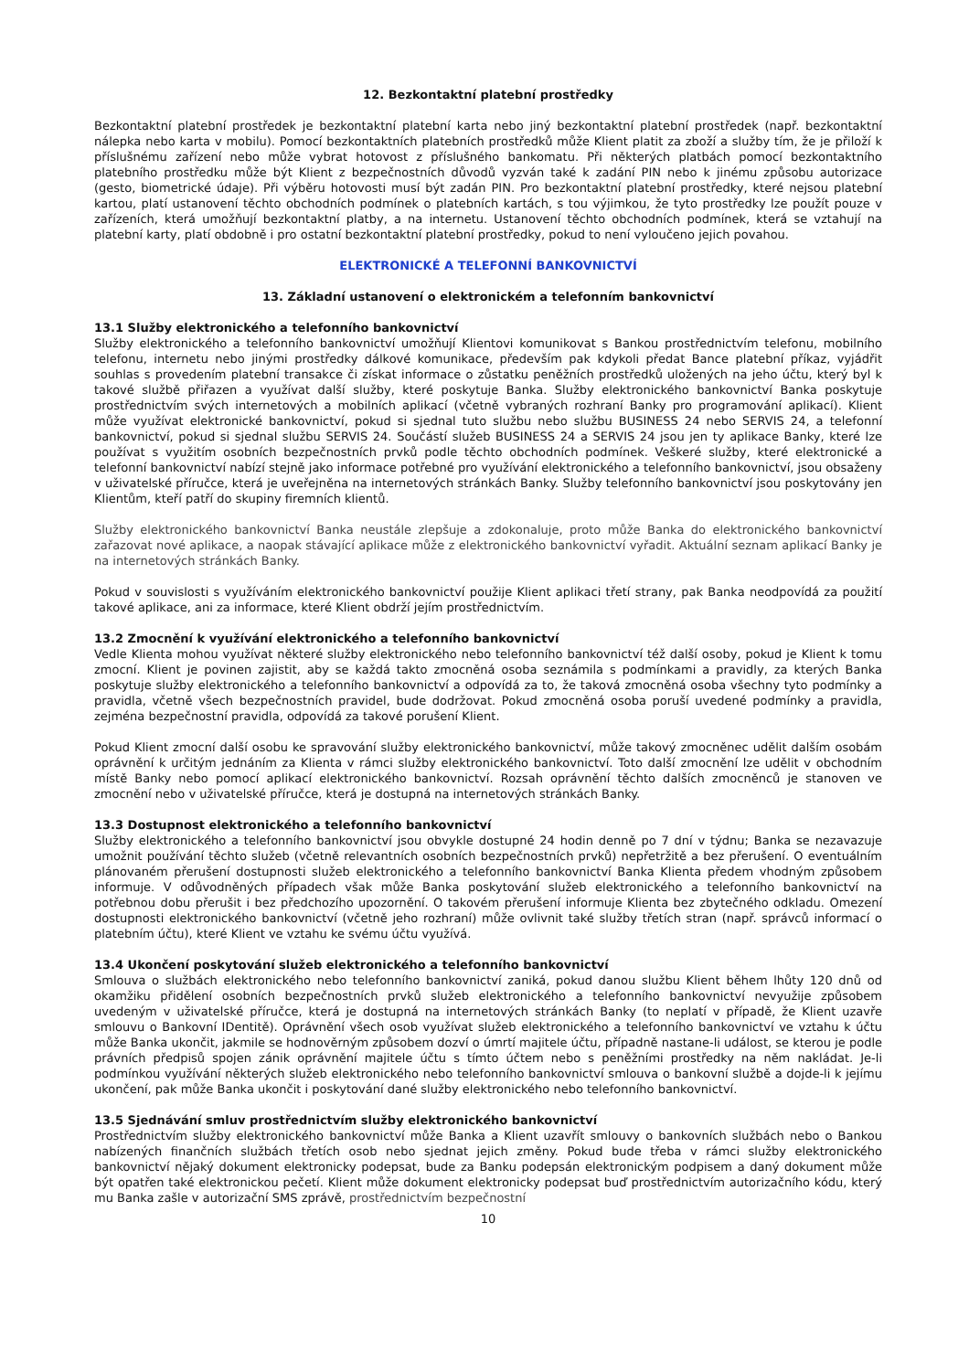12. Bezkontaktní platební prostředky
Bezkontaktní platební prostředek je bezkontaktní platební karta nebo jiný bezkontaktní platební prostředek (např. bezkontaktní nálepka nebo karta v mobilu). Pomocí bezkontaktních platebních prostředků může Klient platit za zboží a služby tím, že je přiloží k příslušnému zařízení nebo může vybrat hotovost z příslušného bankomatu. Při některých platbách pomocí bezkontaktního platebního prostředku může být Klient z bezpečnostních důvodů vyzván také k zadání PIN nebo k jinému způsobu autorizace (gesto, biometrické údaje). Při výběru hotovosti musí být zadán PIN. Pro bezkontaktní platební prostředky, které nejsou platební kartou, platí ustanovení těchto obchodních podmínek o platebních kartách, s tou výjimkou, že tyto prostředky lze použít pouze v zařízeních, která umožňují bezkontaktní platby, a na internetu. Ustanovení těchto obchodních podmínek, která se vztahují na platební karty, platí obdobně i pro ostatní bezkontaktní platební prostředky, pokud to není vyloučeno jejich povahou.
ELEKTRONICKÉ A TELEFONNÍ BANKOVNICTVÍ
13. Základní ustanovení o elektronickém a telefonním bankovnictví
13.1 Služby elektronického a telefonního bankovnictví
Služby elektronického a telefonního bankovnictví umožňují Klientovi komunikovat s Bankou prostřednictvím telefonu, mobilního telefonu, internetu nebo jinými prostředky dálkové komunikace, především pak kdykoli předat Bance platební příkaz, vyjádřit souhlas s provedením platební transakce či získat informace o zůstatku peněžních prostředků uložených na jeho účtu, který byl k takové službě přiřazen a využívat další služby, které poskytuje Banka. Služby elektronického bankovnictví Banka poskytuje prostřednictvím svých internetových a mobilních aplikací (včetně vybraných rozhraní Banky pro programování aplikací). Klient může využívat elektronické bankovnictví, pokud si sjednal tuto službu nebo službu BUSINESS 24 nebo SERVIS 24, a telefonní bankovnictví, pokud si sjednal službu SERVIS 24. Součástí služeb BUSINESS 24 a SERVIS 24 jsou jen ty aplikace Banky, které lze používat s využitím osobních bezpečnostních prvků podle těchto obchodních podmínek. Veškeré služby, které elektronické a telefonní bankovnictví nabízí stejně jako informace potřebné pro využívání elektronického a telefonního bankovnictví, jsou obsaženy v uživatelské příručce, která je uveřejněna na internetových stránkách Banky. Služby telefonního bankovnictví jsou poskytovány jen Klientům, kteří patří do skupiny firemních klientů.
Služby elektronického bankovnictví Banka neustále zlepšuje a zdokonaluje, proto může Banka do elektronického bankovnictví zařazovat nové aplikace, a naopak stávající aplikace může z elektronického bankovnictví vyřadit. Aktuální seznam aplikací Banky je na internetových stránkách Banky.
Pokud v souvislosti s využíváním elektronického bankovnictví použije Klient aplikaci třetí strany, pak Banka neodpovídá za použití takové aplikace, ani za informace, které Klient obdrží jejím prostřednictvím.
13.2 Zmocnění k využívání elektronického a telefonního bankovnictví
Vedle Klienta mohou využívat některé služby elektronického nebo telefonního bankovnictví též další osoby, pokud je Klient k tomu zmocní. Klient je povinen zajistit, aby se každá takto zmocněná osoba seznámila s podmínkami a pravidly, za kterých Banka poskytuje služby elektronického a telefonního bankovnictví a odpovídá za to, že taková zmocněná osoba všechny tyto podmínky a pravidla, včetně všech bezpečnostních pravidel, bude dodržovat. Pokud zmocněná osoba poruší uvedené podmínky a pravidla, zejména bezpečnostní pravidla, odpovídá za takové porušení Klient.
Pokud Klient zmocní další osobu ke spravování služby elektronického bankovnictví, může takový zmocněnec udělit dalším osobám oprávnění k určitým jednáním za Klienta v rámci služby elektronického bankovnictví. Toto další zmocnění lze udělit v obchodním místě Banky nebo pomocí aplikací elektronického bankovnictví. Rozsah oprávnění těchto dalších zmocněnců je stanoven ve zmocnění nebo v uživatelské příručce, která je dostupná na internetových stránkách Banky.
13.3 Dostupnost elektronického a telefonního bankovnictví
Služby elektronického a telefonního bankovnictví jsou obvykle dostupné 24 hodin denně po 7 dní v týdnu; Banka se nezavazuje umožnit používání těchto služeb (včetně relevantních osobních bezpečnostních prvků) nepřetržitě a bez přerušení. O eventuálním plánovaném přerušení dostupnosti služeb elektronického a telefonního bankovnictví Banka Klienta předem vhodným způsobem informuje. V odůvodněných případech však může Banka poskytování služeb elektronického a telefonního bankovnictví na potřebnou dobu přerušit i bez předchozího upozornění. O takovém přerušení informuje Klienta bez zbytečného odkladu. Omezení dostupnosti elektronického bankovnictví (včetně jeho rozhraní) může ovlivnit také služby třetích stran (např. správců informací o platebním účtu), které Klient ve vztahu ke svému účtu využívá.
13.4 Ukončení poskytování služeb elektronického a telefonního bankovnictví
Smlouva o službách elektronického nebo telefonního bankovnictví zaniká, pokud danou službu Klient během lhůty 120 dnů od okamžiku přidělení osobních bezpečnostních prvků služeb elektronického a telefonního bankovnictví nevyužije způsobem uvedeným v uživatelské příručce, která je dostupná na internetových stránkách Banky (to neplatí v případě, že Klient uzavře smlouvu o Bankovní IDentitě). Oprávnění všech osob využívat služeb elektronického a telefonního bankovnictví ve vztahu k účtu může Banka ukončit, jakmile se hodnověrným způsobem dozví o úmrtí majitele účtu, případně nastane-li událost, se kterou je podle právních předpisů spojen zánik oprávnění majitele účtu s tímto účtem nebo s peněžními prostředky na něm nakládat. Je-li podmínkou využívání některých služeb elektronického nebo telefonního bankovnictví smlouva o bankovní službě a dojde-li k jejímu ukončení, pak může Banka ukončit i poskytování dané služby elektronického nebo telefonního bankovnictví.
13.5 Sjednávání smluv prostřednictvím služby elektronického bankovnictví
Prostřednictvím služby elektronického bankovnictví může Banka a Klient uzavřít smlouvy o bankovních službách nebo o Bankou nabízených finančních službách třetích osob nebo sjednat jejich změny. Pokud bude třeba v rámci služby elektronického bankovnictví nějaký dokument elektronicky podepsat, bude za Banku podepsán elektronickým podpisem a daný dokument může být opatřen také elektronickou pečetí. Klient může dokument elektronicky podepsat buď prostřednictvím autorizačního kódu, který mu Banka zašle v autorizační SMS zprávě, prostřednictvím bezpečnostní
10